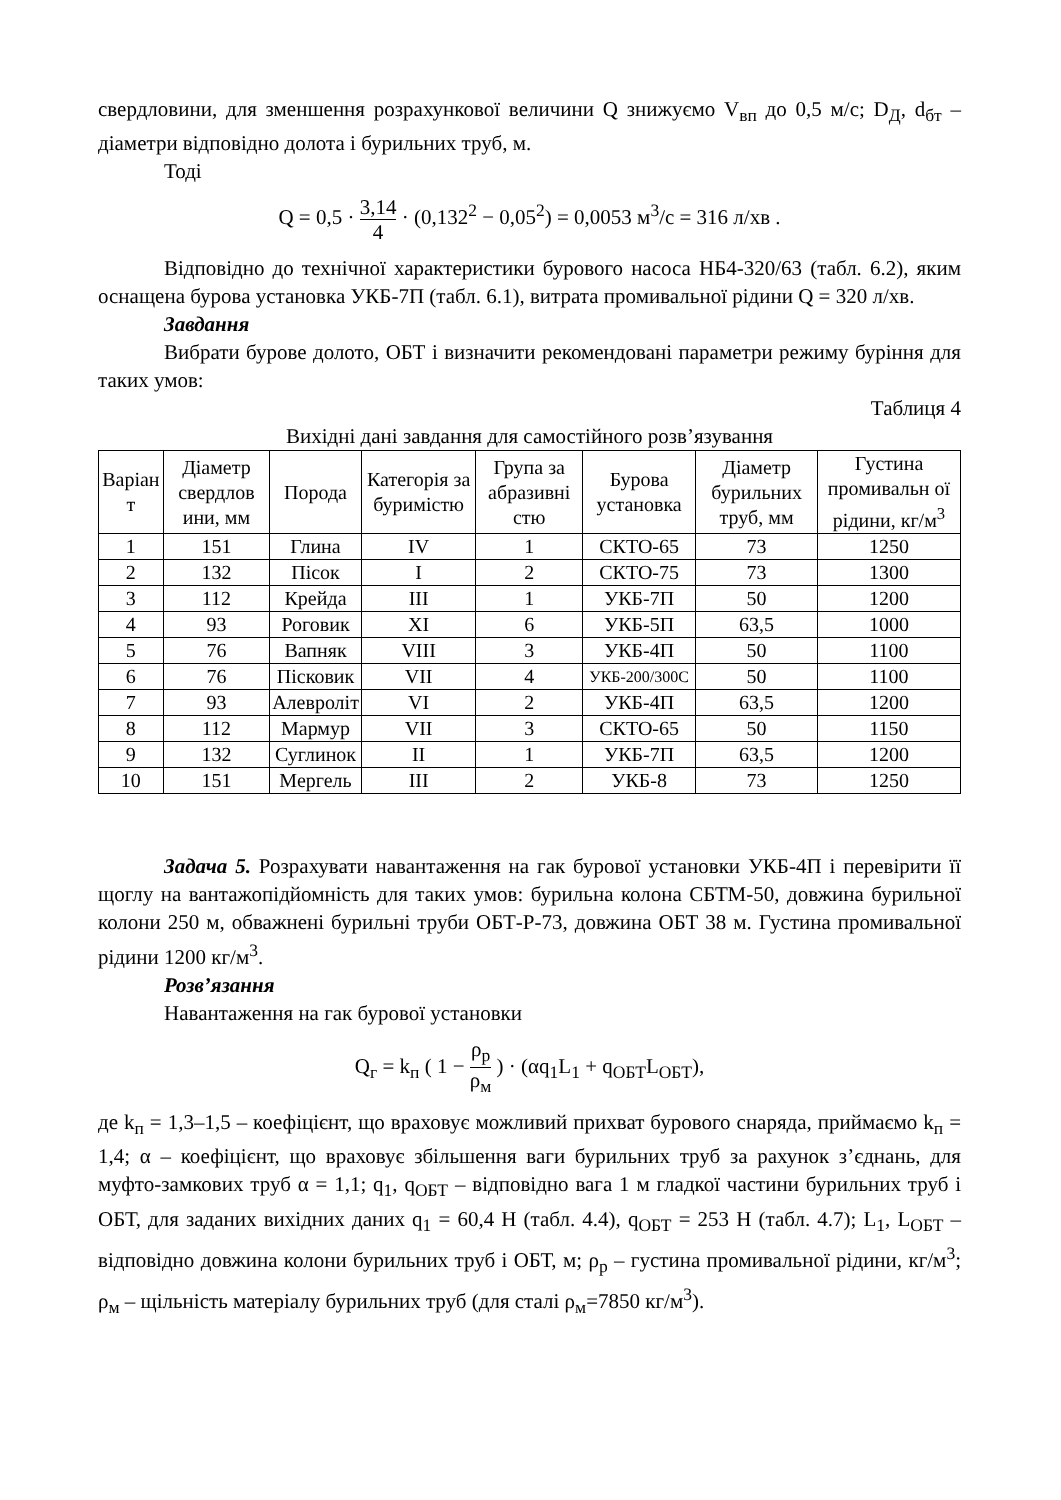свердловини, для зменшення розрахункової величини Q знижуємо V<sub>вп</sub> до 0,5 м/с; D<sub>Д</sub>, d<sub>бт</sub> – діаметри відповідно долота і бурильних труб, м.
Тоді
Q = 0,5 · 3,14 4 · (0,132<sup>2</sup> − 0,05<sup>2</sup>) = 0,0053 м<sup>3</sup>/с = 316 л/хв .
Відповідно до технічної характеристики бурового насоса НБ4-320/63 (табл. 6.2), яким оснащена бурова установка УКБ-7П (табл. 6.1), витрата промивальної рідини Q = 320 л/хв.
Завдання
Вибрати бурове долото, ОБТ і визначити рекомендовані параметри режиму буріння для таких умов:
Таблиця 4
Вихідні дані завдання для самостійного розв’язування
| Варіан т | Діаметр свердлов ини, мм | Порода | Категорія за буримістю | Група за абразивні стю | Бурова установка | Діаметр бурильних труб, мм | Густина промивальн ої рідини, кг/м<sup>3</sup> |
| --- | --- | --- | --- | --- | --- | --- | --- |
| 1 | 151 | Глина | IV | 1 | СКТО-65 | 73 | 1250 |
| 2 | 132 | Пісок | I | 2 | СКТО-75 | 73 | 1300 |
| 3 | 112 | Крейда | III | 1 | УКБ-7П | 50 | 1200 |
| 4 | 93 | Роговик | XI | 6 | УКБ-5П | 63,5 | 1000 |
| 5 | 76 | Вапняк | VIII | 3 | УКБ-4П | 50 | 1100 |
| 6 | 76 | Пісковик | VII | 4 | УКБ-200/300С | 50 | 1100 |
| 7 | 93 | Алевроліт | VI | 2 | УКБ-4П | 63,5 | 1200 |
| 8 | 112 | Мармур | VII | 3 | СКТО-65 | 50 | 1150 |
| 9 | 132 | Суглинок | II | 1 | УКБ-7П | 63,5 | 1200 |
| 10 | 151 | Мергель | III | 2 | УКБ-8 | 73 | 1250 |
Задача 5. Розрахувати навантаження на гак бурової установки УКБ-4П і перевірити її щоглу на вантажопідйомність для таких умов: бурильна колона СБТМ-50, довжина бурильної колони 250 м, обважнені бурильні труби ОБТ-Р-73, довжина ОБТ 38 м. Густина промивальної рідини 1200 кг/м<sup>3</sup>.
Розв’язання
Навантаження на гак бурової установки
Q<sub>г</sub> = k<sub>п</sub> ( 1 − ρ<sub>р</sub> ρ<sub>м</sub> ) · (αq<sub>1</sub>L<sub>1</sub> + q<sub>ОБТ</sub>L<sub>ОБТ</sub>),
де k<sub>п</sub> = 1,3–1,5 – коефіцієнт, що враховує можливий прихват бурового снаряда, приймаємо k<sub>п</sub> = 1,4; α – коефіцієнт, що враховує збільшення ваги бурильних труб за рахунок з’єднань, для муфто-замкових труб α = 1,1; q<sub>1</sub>, q<sub>ОБТ</sub> – відповідно вага 1 м гладкої частини бурильних труб і ОБТ, для заданих вихідних даних q<sub>1</sub> = 60,4 Н (табл. 4.4), q<sub>ОБТ</sub> = 253 Н (табл. 4.7); L<sub>1</sub>, L<sub>ОБТ</sub> – відповідно довжина колони бурильних труб і ОБТ, м; ρ<sub>р</sub> – густина промивальної рідини, кг/м<sup>3</sup>; ρ<sub>м</sub> – щільність матеріалу бурильних труб (для сталі ρ<sub>м</sub>=7850 кг/м<sup>3</sup>).